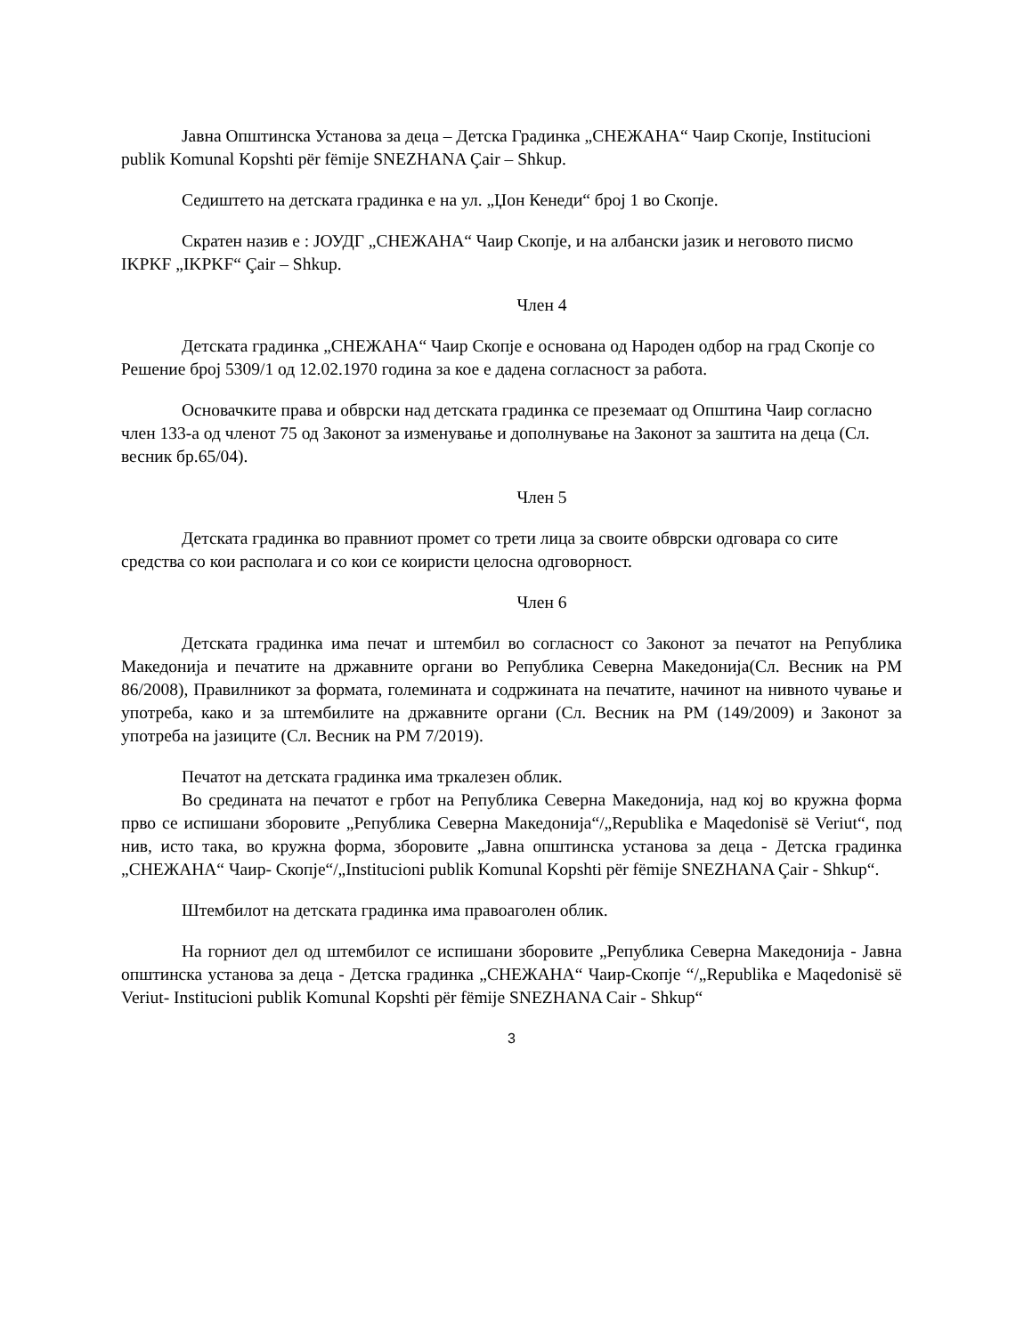Јавна Општинска Установа за деца – Детска Градинка „СНЕЖАНА“ Чаир Скопје, Institucioni publik Komunal Kopshti për fëmije SNEZHANA Çair – Shkup.
Седиштето на детската градинка е на ул. „Џон Кенеди“ број 1 во Скопје.
Скратен назив е : ЈОУДГ „СНЕЖАНА“ Чаир Скопје, и на албански јазик и неговото писмо IKPKF „IKPKF“ Çair – Shkup.
Член 4
Детската градинка „СНЕЖАНА“ Чаир Скопје е основана од Народен одбор на град Скопје со Решение број 5309/1 од 12.02.1970 година за кое е дадена согласност за работа.
Основачките права и обврски над детската градинка се преземаат од Општина Чаир согласно член 133-а од членот 75 од Законот за изменување и дополнување на Законот за заштита на деца (Сл. весник бр.65/04).
Член 5
Детската градинка во правниот промет со трети лица за своите обврски одговара со сите средства со кои располага и со кои се коиристи целосна одговорност.
Член 6
Детската градинка има печат и штембил во согласност со Законот за печатот на Република Македонија и печатите на државните органи во Република Северна Македонија(Сл. Весник на РМ 86/2008), Правилникот за формата, големината и содржината на печатите, начинот на нивното чување и употреба, како и за штембилите на државните органи (Сл. Весник на РМ (149/2009) и Законот за употреба на јазиците (Сл. Весник на РМ 7/2019).
Печатот на детската градинка има тркалезен облик.
Во средината на печатот е грбот на Република Северна Македонија, над кој во кружна форма прво се испишани зборовите „Република Северна Македонија“/„Republika e Maqedonisë së Veriut“, под нив, исто така, во кружна форма, зборовите „Јавна општинска установа за деца - Детска градинка „СНЕЖАНА“ Чаир- Скопје“/„Institucioni publik Komunal Kopshti për fëmije SNEZHANA Çair - Shkup“.
Штембилот на детската градинка има правоаголен облик.
На горниот дел од штембилот се испишани зборовите „Република Северна Македонија - Јавна општинска установа за деца - Детска градинка „СНЕЖАНА“ Чаир-Скопје “/„Republika e Maqedonisë së Veriut- Institucioni publik Komunal Kopshti për fëmije SNEZHANA Cair - Shkup“
3